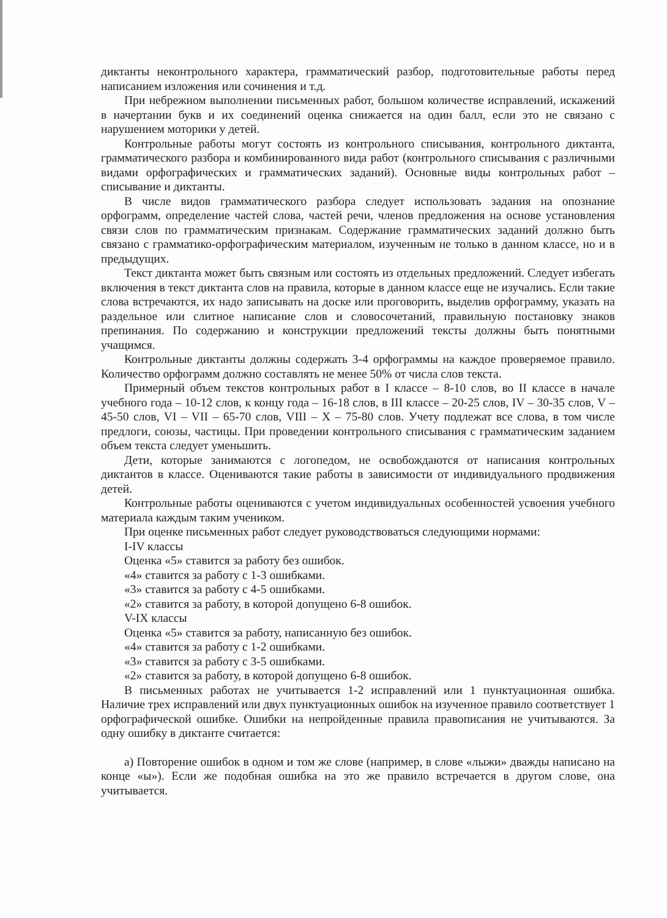диктанты неконтрольного характера, грамматический разбор, подготовительные работы перед написанием изложения или сочинения и т.д.
При небрежном выполнении письменных работ, большом количестве исправлений, искажений в начертании букв и их соединений оценка снижается на один балл, если это не связано с нарушением моторики у детей.
Контрольные работы могут состоять из контрольного списывания, контрольного диктанта, грамматического разбора и комбинированного вида работ (контрольного списывания с различными видами орфографических и грамматических заданий). Основные виды контрольных работ – списывание и диктанты.
В числе видов грамматического разбора следует использовать задания на опознание орфограмм, определение частей слова, частей речи, членов предложения на основе установления связи слов по грамматическим признакам. Содержание грамматических заданий должно быть связано с грамматико-орфографическим материалом, изученным не только в данном классе, но и в предыдущих.
Текст диктанта может быть связным или состоять из отдельных предложений. Следует избегать включения в текст диктанта слов на правила, которые в данном классе еще не изучались. Если такие слова встречаются, их надо записывать на доске или проговорить, выделив орфограмму, указать на раздельное или слитное написание слов и словосочетаний, правильную постановку знаков препинания. По содержанию и конструкции предложений тексты должны быть понятными учащимся.
Контрольные диктанты должны содержать 3-4 орфограммы на каждое проверяемое правило. Количество орфограмм должно составлять не менее 50% от числа слов текста.
Примерный объем текстов контрольных работ в I классе – 8-10 слов, во II классе в начале учебного года – 10-12 слов, к концу года – 16-18 слов, в III классе – 20-25 слов, IV – 30-35 слов, V – 45-50 слов, VI – VII – 65-70 слов, VIII – X – 75-80 слов. Учету подлежат все слова, в том числе предлоги, союзы, частицы. При проведении контрольного списывания с грамматическим заданием объем текста следует уменьшить.
Дети, которые занимаются с логопедом, не освобождаются от написания контрольных диктантов в классе. Оцениваются такие работы в зависимости от индивидуального продвижения детей.
Контрольные работы оцениваются с учетом индивидуальных особенностей усвоения учебного материала каждым таким учеником.
При оценке письменных работ следует руководствоваться следующими нормами:
I-IV классы
Оценка «5» ставится за работу без ошибок.
«4» ставится за работу с 1-3 ошибками.
«3» ставится за работу с 4-5 ошибками.
«2» ставится за работу, в которой допущено 6-8 ошибок.
V-IX классы
Оценка «5» ставится за работу, написанную без ошибок.
«4» ставится за работу с 1-2 ошибками.
«3» ставится за работу с 3-5 ошибками.
«2» ставится за работу, в которой допущено 6-8 ошибок.
В письменных работах не учитывается 1-2 исправлений или 1 пунктуационная ошибка. Наличие трех исправлений или двух пунктуационных ошибок на изученное правило соответствует 1 орфографической ошибке. Ошибки на непройденные правила правописания не учитываются. За одну ошибку в диктанте считается:
а) Повторение ошибок в одном и том же слове (например, в слове «лыжи» дважды написано на конце «ы»). Если же подобная ошибка на это же правило встречается в другом слове, она учитывается.